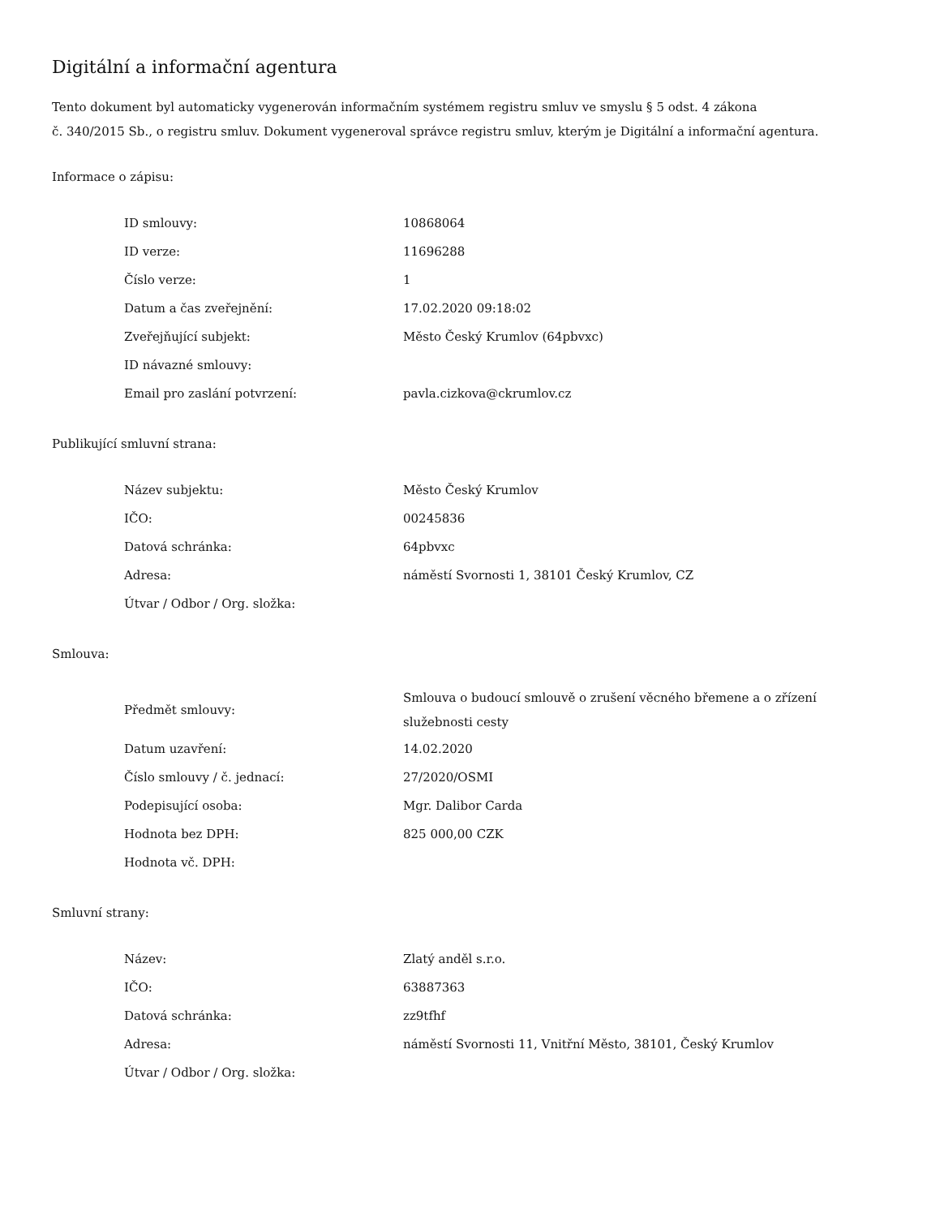Digitální a informační agentura
Tento dokument byl automaticky vygenerován informačním systémem registru smluv ve smyslu § 5 odst. 4 zákona
č. 340/2015 Sb., o registru smluv. Dokument vygeneroval správce registru smluv, kterým je Digitální a informační agentura.
Informace o zápisu:
| ID smlouvy: | 10868064 |
| ID verze: | 11696288 |
| Číslo verze: | 1 |
| Datum a čas zveřejnění: | 17.02.2020 09:18:02 |
| Zveřejňující subjekt: | Město Český Krumlov (64pbvxc) |
| ID návazné smlouvy: | |
| Email pro zaslání potvrzení: | pavla.cizkova@ckrumlov.cz |
Publikující smluvní strana:
| Název subjektu: | Město Český Krumlov |
| IČO: | 00245836 |
| Datová schránka: | 64pbvxc |
| Adresa: | náměstí Svornosti 1, 38101 Český Krumlov, CZ |
| Útvar / Odbor / Org. složka: | |
Smlouva:
| Předmět smlouvy: | Smlouva o budoucí smlouvě o zrušení věcného břemene a o zřízení služebnosti cesty |
| Datum uzavření: | 14.02.2020 |
| Číslo smlouvy / č. jednací: | 27/2020/OSMI |
| Podepisující osoba: | Mgr. Dalibor Carda |
| Hodnota bez DPH: | 825 000,00 CZK |
| Hodnota vč. DPH: | |
Smluvní strany:
| Název: | Zlatý anděl s.r.o. |
| IČO: | 63887363 |
| Datová schránka: | zz9tfhf |
| Adresa: | náměstí Svornosti 11, Vnitřní Město, 38101, Český Krumlov |
| Útvar / Odbor / Org. složka: | |